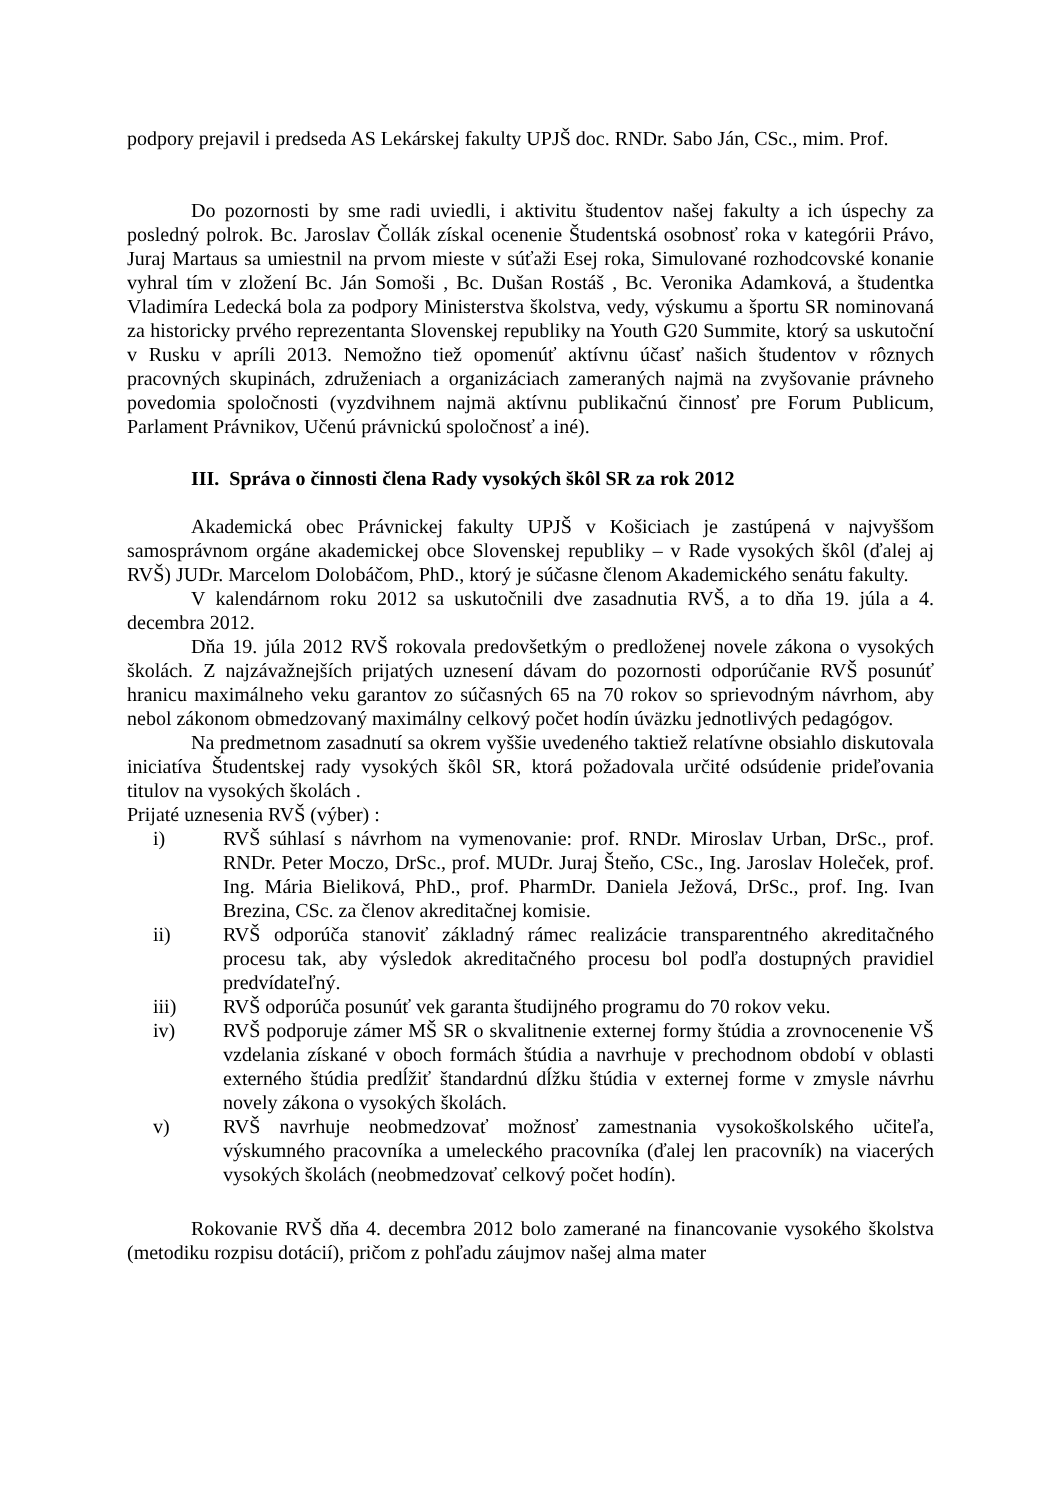podpory prejavil i predseda AS Lekárskej fakulty UPJŠ doc. RNDr. Sabo Ján, CSc., mim. Prof.
Do pozornosti by sme radi uviedli, i aktivitu študentov našej fakulty a ich úspechy za posledný polrok. Bc. Jaroslav Čollák získal ocenenie Študentská osobnosť roka v kategórii Právo, Juraj Martaus sa umiestnil na prvom mieste v súťaži Esej roka, Simulované rozhodcovské konanie vyhral tím v zložení Bc. Ján Somoši , Bc. Dušan Rostáš , Bc. Veronika Adamková, a študentka Vladimíra Ledecká bola za podpory Ministerstva školstva, vedy, výskumu a športu SR nominovaná za historicky prvého reprezentanta Slovenskej republiky na Youth G20 Summite, ktorý sa uskutoční v Rusku v apríli 2013. Nemožno tiež opomenúť aktívnu účasť našich študentov v rôznych pracovných skupinách, združeniach a organizáciach zameraných najmä na zvyšovanie právneho povedomia spoločnosti (vyzdvihnem najmä aktívnu publikačnú činnosť pre Forum Publicum, Parlament Právnikov, Učenú právnickú spoločnosť a iné).
III. Správa o činnosti člena Rady vysokých škôl SR za rok 2012
Akademická obec Právnickej fakulty UPJŠ v Košiciach je zastúpená v najvyššom samosprávnom orgáne akademickej obce Slovenskej republiky – v Rade vysokých škôl (ďalej aj RVŠ) JUDr. Marcelom Dolobáčom, PhD., ktorý je súčasne členom Akademického senátu fakulty.
V kalendárnom roku 2012 sa uskutočnili dve zasadnutia RVŠ, a to dňa 19. júla a 4. decembra 2012.
Dňa 19. júla 2012 RVŠ rokovala predovšetkým o predloženej novele zákona o vysokých školách. Z najzávažnejších prijatých uznesení dávam do pozornosti odporúčanie RVŠ posunúť hranicu maximálneho veku garantov zo súčasných 65 na 70 rokov so sprievodným návrhom, aby nebol zákonom obmedzovaný maximálny celkový počet hodín úväzku jednotlivých pedagógov.
Na predmetnom zasadnutí sa okrem vyššie uvedeného taktiež relatívne obsiahlo diskutovala iniciatíva Študentskej rady vysokých škôl SR, ktorá požadovala určité odsúdenie prideľovania titulov na vysokých školách .
Prijaté uznesenia RVŠ (výber) :
i) RVŠ súhlasí s návrhom na vymenovanie: prof. RNDr. Miroslav Urban, DrSc., prof. RNDr. Peter Moczo, DrSc., prof. MUDr. Juraj Šteňo, CSc., Ing. Jaroslav Holeček, prof. Ing. Mária Bieliková, PhD., prof. PharmDr. Daniela Ježová, DrSc., prof. Ing. Ivan Brezina, CSc. za členov akreditačnej komisie.
ii) RVŠ odporúča stanoviť základný rámec realizácie transparentného akreditačného procesu tak, aby výsledok akreditačného procesu bol podľa dostupných pravidiel predvídateľný.
iii) RVŠ odporúča posunúť vek garanta študijného programu do 70 rokov veku.
iv) RVŠ podporuje zámer MŠ SR o skvalitnenie externej formy štúdia a zrovnocenenie VŠ vzdelania získané v oboch formách štúdia a navrhuje v prechodnom období v oblasti externého štúdia predĺžiť štandardnú dĺžku štúdia v externej forme v zmysle návrhu novely zákona o vysokých školách.
v) RVŠ navrhuje neobmedzovať možnosť zamestnania vysokoškolského učiteľa, výskumného pracovníka a umeleckého pracovníka (ďalej len pracovník) na viacerých vysokých školách (neobmedzovať celkový počet hodín).
Rokovanie RVŠ dňa 4. decembra 2012 bolo zamerané na financovanie vysokého školstva (metodiku rozpisu dotácií), pričom z pohľadu záujmov našej alma mater